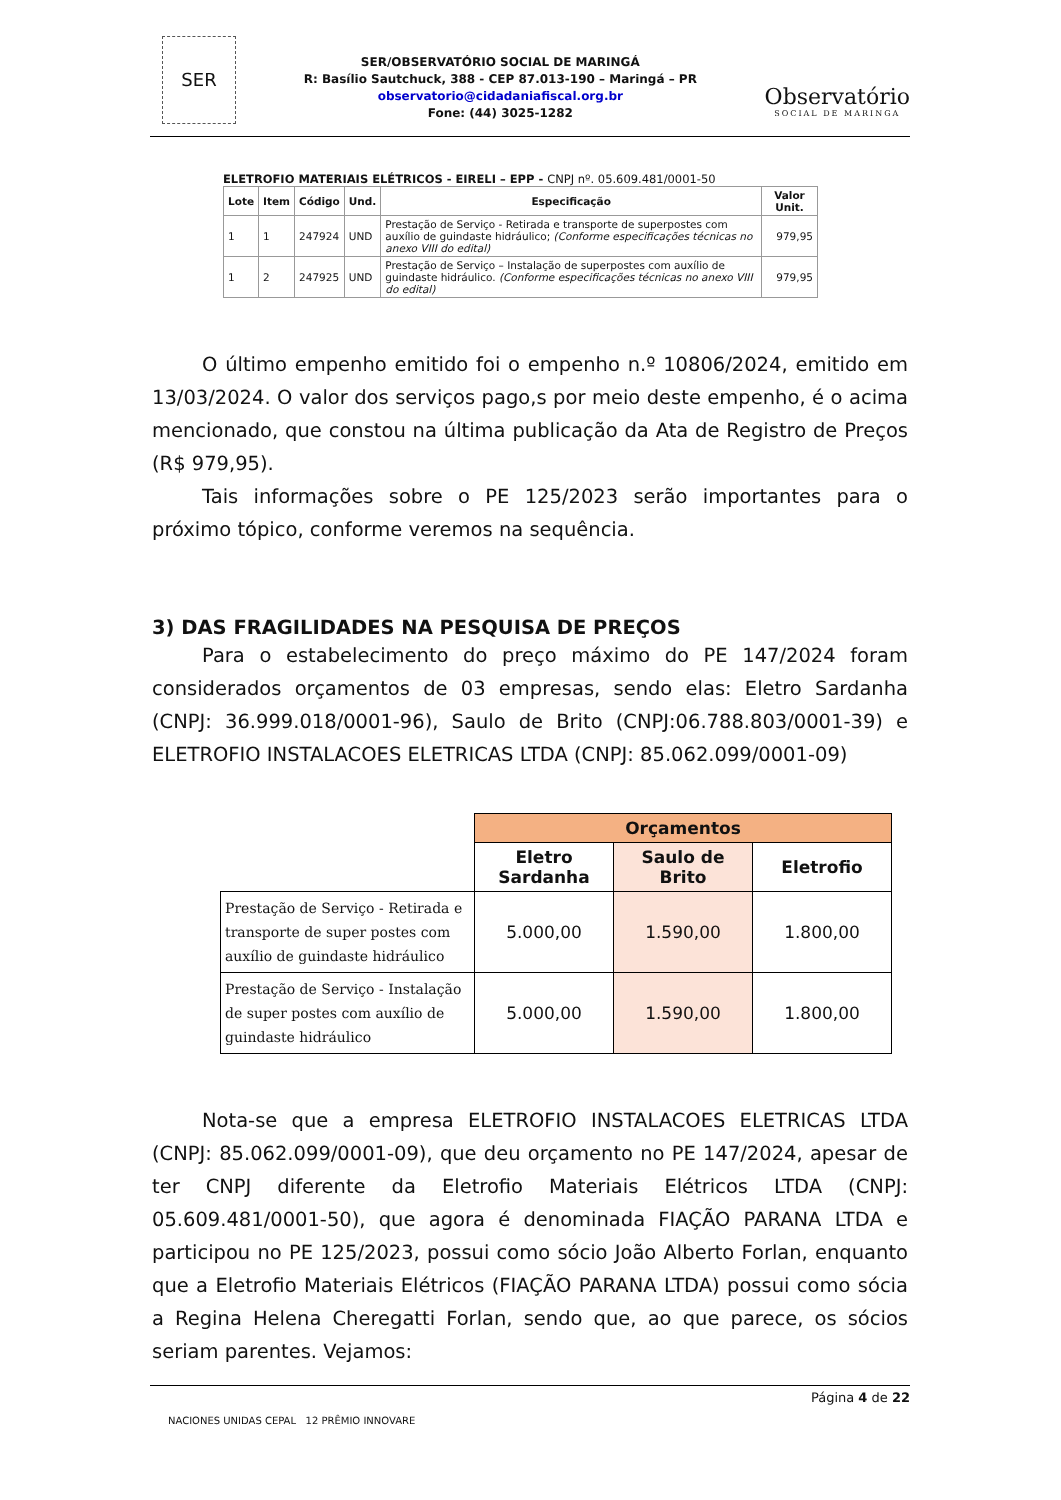SER
SER/OBSERVATÓRIO SOCIAL DE MARINGÁ
R: Basílio Sautchuck, 388 - CEP 87.013-190 – Maringá – PR
observatorio@cidadaniafiscal.org.br
Fone: (44) 3025-1282
Observatório
SOCIAL DE MARINGA
ELETROFIO MATERIAIS ELÉTRICOS - EIRELI – EPP - CNPJ nº. 05.609.481/0001-50
| Lote | Item | Código | Und. | Especificação | Valor Unit. |
| --- | --- | --- | --- | --- | --- |
| 1 | 1 | 247924 | UND | Prestação de Serviço - Retirada e transporte de superpostes com auxílio de guindaste hidráulico; (Conforme especificações técnicas no anexo VIII do edital) | 979,95 |
| 1 | 2 | 247925 | UND | Prestação de Serviço – Instalação de superpostes com auxílio de guindaste hidráulico. (Conforme especificações técnicas no anexo VIII do edital) | 979,95 |
O último empenho emitido foi o empenho n.º 10806/2024, emitido em 13/03/2024. O valor dos serviços pago,s por meio deste empenho, é o acima mencionado, que constou na última publicação da Ata de Registro de Preços (R$ 979,95).
Tais informações sobre o PE 125/2023 serão importantes para o próximo tópico, conforme veremos na sequência.
3) DAS FRAGILIDADES NA PESQUISA DE PREÇOS
Para o estabelecimento do preço máximo do PE 147/2024 foram considerados orçamentos de 03 empresas, sendo elas: Eletro Sardanha (CNPJ: 36.999.018/0001-96), Saulo de Brito (CNPJ:06.788.803/0001-39) e ELETROFIO INSTALACOES ELETRICAS LTDA (CNPJ: 85.062.099/0001-09)
| | Orçamentos | | |
| | Eletro Sardanha | Saulo de Brito | Eletrofio |
| Prestação de Serviço - Retirada e transporte de super postes com auxílio de guindaste hidráulico | 5.000,00 | 1.590,00 | 1.800,00 |
| Prestação de Serviço - Instalação de super postes com auxílio de guindaste hidráulico | 5.000,00 | 1.590,00 | 1.800,00 |
Nota-se que a empresa ELETROFIO INSTALACOES ELETRICAS LTDA (CNPJ: 85.062.099/0001-09), que deu orçamento no PE 147/2024, apesar de ter CNPJ diferente da Eletrofio Materiais Elétricos LTDA (CNPJ: 05.609.481/0001-50), que agora é denominada FIAÇÃO PARANA LTDA e participou no PE 125/2023, possui como sócio João Alberto Forlan, enquanto que a Eletrofio Materiais Elétricos (FIAÇÃO PARANA LTDA) possui como sócia a Regina Helena Cheregatti Forlan, sendo que, ao que parece, os sócios seriam parentes. Vejamos:
Página 4 de 22
NACIONES UNIDAS CEPAL 12 PRÊMIO INNOVARE